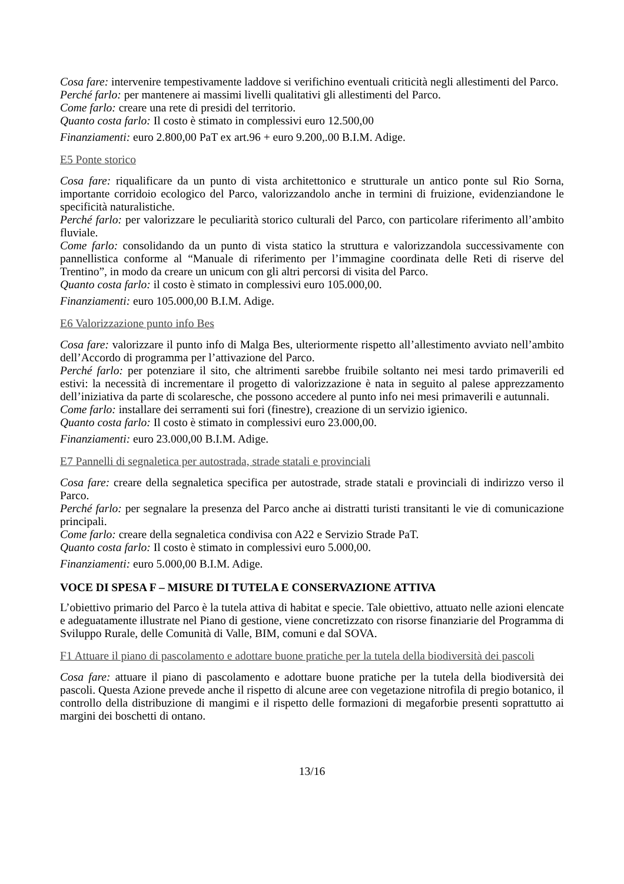Cosa fare: intervenire tempestivamente laddove si verifichino eventuali criticità negli allestimenti del Parco.
Perché farlo: per mantenere ai massimi livelli qualitativi gli allestimenti del Parco.
Come farlo: creare una rete di presidi del territorio.
Quanto costa farlo: Il costo è stimato in complessivi euro 12.500,00
Finanziamenti: euro 2.800,00 PaT ex art.96 + euro 9.200,.00 B.I.M. Adige.
E5 Ponte storico
Cosa fare: riqualificare da un punto di vista architettonico e strutturale un antico ponte sul Rio Sorna, importante corridoio ecologico del Parco, valorizzandolo anche in termini di fruizione, evidenziandone le specificità naturalistiche.
Perché farlo: per valorizzare le peculiarità storico culturali del Parco, con particolare riferimento all’ambito fluviale.
Come farlo: consolidando da un punto di vista statico la struttura e valorizzandola successivamente con pannellistica conforme al “Manuale di riferimento per l’immagine coordinata delle Reti di riserve del Trentino”, in modo da creare un unicum con gli altri percorsi di visita del Parco.
Quanto costa farlo: il costo è stimato in complessivi euro 105.000,00.
Finanziamenti: euro 105.000,00 B.I.M. Adige.
E6 Valorizzazione punto info Bes
Cosa fare: valorizzare il punto info di Malga Bes, ulteriormente rispetto all’allestimento avviato nell’ambito dell’Accordo di programma per l’attivazione del Parco.
Perché farlo: per potenziare il sito, che altrimenti sarebbe fruibile soltanto nei mesi tardo primaverili ed estivi: la necessità di incrementare il progetto di valorizzazione è nata in seguito al palese apprezzamento dell’iniziativa da parte di scolaresche, che possono accedere al punto info nei mesi primaverili e autunnali.
Come farlo: installare dei serramenti sui fori (finestre), creazione di un servizio igienico.
Quanto costa farlo: Il costo è stimato in complessivi euro 23.000,00.
Finanziamenti: euro 23.000,00 B.I.M. Adige.
E7 Pannelli di segnaletica per autostrada, strade statali e provinciali
Cosa fare: creare della segnaletica specifica per autostrade, strade statali e provinciali di indirizzo verso il Parco.
Perché farlo: per segnalare la presenza del Parco anche ai distratti turisti transitanti le vie di comunicazione principali.
Come farlo: creare della segnaletica condivisa con A22 e Servizio Strade PaT.
Quanto costa farlo: Il costo è stimato in complessivi euro 5.000,00.
Finanziamenti: euro 5.000,00 B.I.M. Adige.
VOCE DI SPESA F – MISURE DI TUTELA E CONSERVAZIONE ATTIVA
L’obiettivo primario del Parco è la tutela attiva di habitat e specie. Tale obiettivo, attuato nelle azioni elencate e adeguatamente illustrate nel Piano di gestione, viene concretizzato con risorse finanziarie del Programma di Sviluppo Rurale, delle Comunità di Valle, BIM, comuni e dal SOVA.
F1 Attuare il piano di pascolamento e adottare buone pratiche per la tutela della biodiversità dei pascoli
Cosa fare: attuare il piano di pascolamento e adottare buone pratiche per la tutela della biodiversità dei pascoli. Questa Azione prevede anche il rispetto di alcune aree con vegetazione nitrofila di pregio botanico, il controllo della distribuzione di mangimi e il rispetto delle formazioni di megaforbie presenti soprattutto ai margini dei boschetti di ontano.
13/16